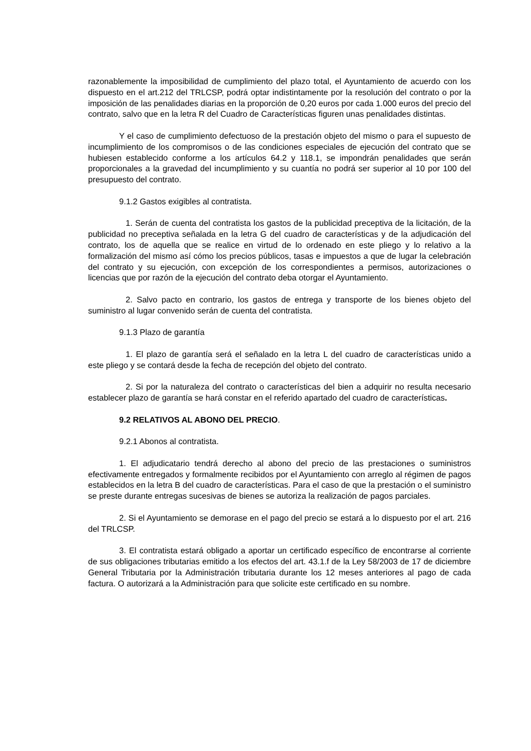razonablemente la imposibilidad de cumplimiento del plazo total, el Ayuntamiento de acuerdo con los dispuesto en el art.212 del TRLCSP, podrá optar indistintamente por la resolución del contrato o por la imposición de las penalidades diarias en la proporción de 0,20 euros por cada 1.000 euros del precio del contrato, salvo que en la letra R del Cuadro de Características figuren unas penalidades distintas.
Y el caso de cumplimiento defectuoso de la prestación objeto del mismo o para el supuesto de incumplimiento de los compromisos o de las condiciones especiales de ejecución del contrato que se hubiesen establecido conforme a los artículos 64.2 y 118.1, se impondrán penalidades que serán proporcionales a la gravedad del incumplimiento y su cuantía no podrá ser superior al 10 por 100 del presupuesto del contrato.
9.1.2 Gastos exigibles al contratista.
1. Serán de cuenta del contratista los gastos de la publicidad preceptiva de la licitación, de la publicidad no preceptiva señalada en la letra G del cuadro de características y de la adjudicación del contrato, los de aquella que se realice en virtud de lo ordenado en este pliego y lo relativo a la formalización del mismo así cómo los precios públicos, tasas e impuestos a que de lugar la celebración del contrato y su ejecución, con excepción de los correspondientes a permisos, autorizaciones o licencias que por razón de la ejecución del contrato deba otorgar el Ayuntamiento.
2. Salvo pacto en contrario, los gastos de entrega y transporte de los bienes objeto del suministro al lugar convenido serán de cuenta del contratista.
9.1.3 Plazo de garantía
1. El plazo de garantía será el señalado en la letra L del cuadro de características unido a este pliego y se contará desde la fecha de recepción del objeto del contrato.
2. Si por la naturaleza del contrato o características del bien a adquirir no resulta necesario establecer plazo de garantía se hará constar en el referido apartado del cuadro de características.
9.2 RELATIVOS AL ABONO DEL PRECIO.
9.2.1 Abonos al contratista.
1. El adjudicatario tendrá derecho al abono del precio de las prestaciones o suministros efectivamente entregados y formalmente recibidos por el Ayuntamiento con arreglo al régimen de pagos establecidos en la letra B del cuadro de características. Para el caso de que la prestación o el suministro se preste durante entregas sucesivas de bienes se autoriza la realización de pagos parciales.
2. Si el Ayuntamiento se demorase en el pago del precio se estará a lo dispuesto por el art. 216 del TRLCSP.
3. El contratista estará obligado a aportar un certificado específico de encontrarse al corriente de sus obligaciones tributarias emitido a los efectos del art. 43.1.f de la Ley 58/2003 de 17 de diciembre General Tributaria por la Administración tributaria durante los 12 meses anteriores al pago de cada factura. O autorizará a la Administración para que solicite este certificado en su nombre.